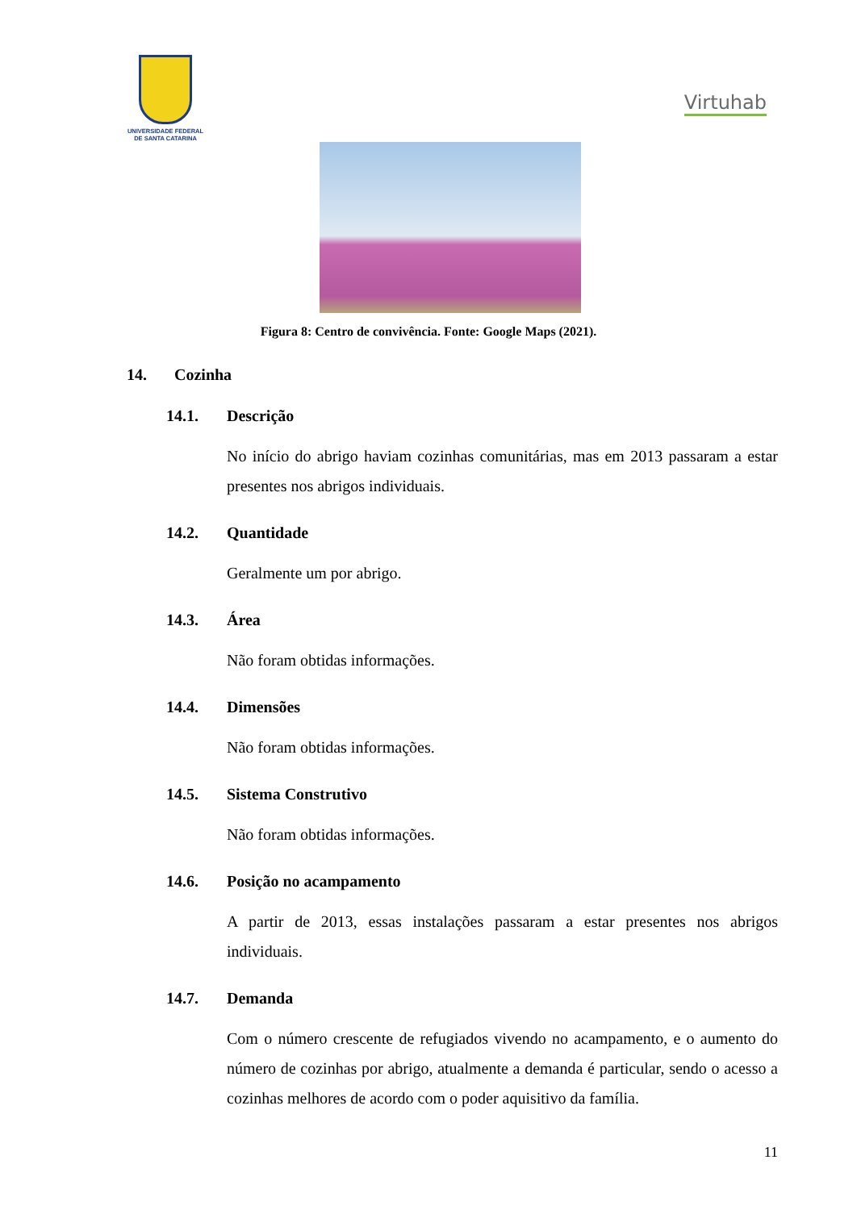UNIVERSIDADE FEDERAL
DE SANTA CATARINA
Virtuhab
Figura 8: Centro de convivência. Fonte: Google Maps (2021).
14. Cozinha
14.1. Descrição
No início do abrigo haviam cozinhas comunitárias, mas em 2013 passaram a estar presentes nos abrigos individuais.
14.2. Quantidade
Geralmente um por abrigo.
14.3. Área
Não foram obtidas informações.
14.4. Dimensões
Não foram obtidas informações.
14.5. Sistema Construtivo
Não foram obtidas informações.
14.6. Posição no acampamento
A partir de 2013, essas instalações passaram a estar presentes nos abrigos individuais.
14.7. Demanda
Com o número crescente de refugiados vivendo no acampamento, e o aumento do número de cozinhas por abrigo, atualmente a demanda é particular, sendo o acesso a cozinhas melhores de acordo com o poder aquisitivo da família.
11